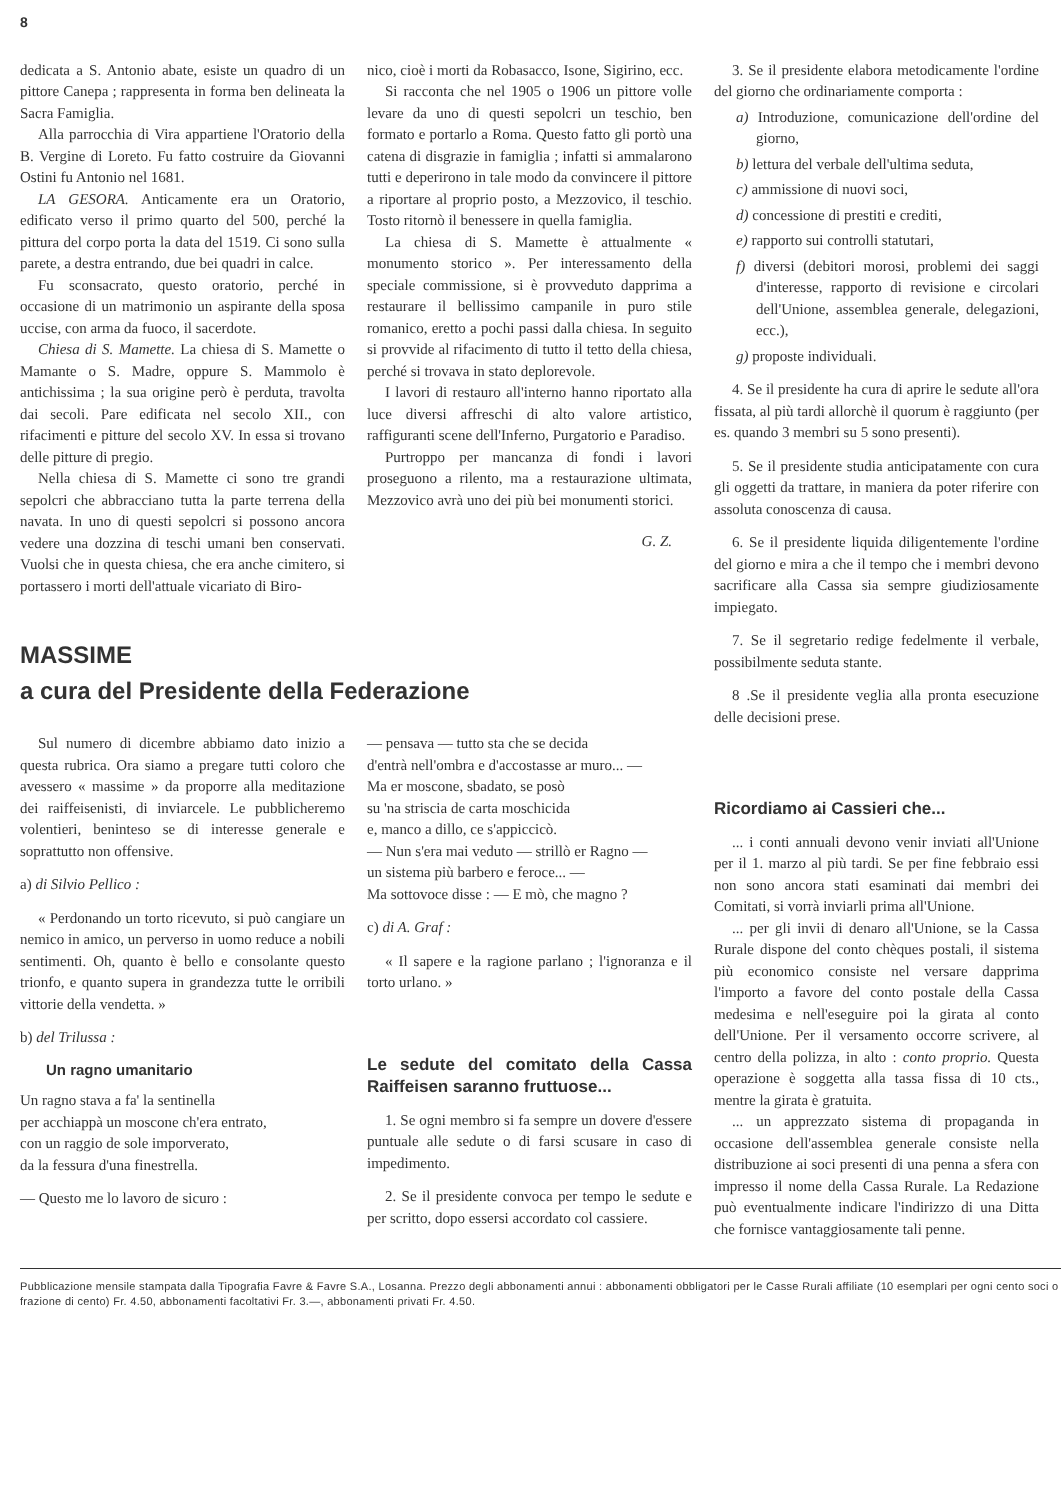8
dedicata a S. Antonio abate, esiste un quadro di un pittore Canepa ; rappresenta in forma ben delineata la Sacra Famiglia.
Alla parrocchia di Vira appartiene l'Oratorio della B. Vergine di Loreto. Fu fatto costruire da Giovanni Ostini fu Antonio nel 1681.
LA GESORA. Anticamente era un Oratorio, edificato verso il primo quarto del 500, perché la pittura del corpo porta la data del 1519. Ci sono sulla parete, a destra entrando, due bei quadri in calce.
Fu sconsacrato, questo oratorio, perché in occasione di un matrimonio un aspirante della sposa uccise, con arma da fuoco, il sacerdote.
Chiesa di S. Mamette. La chiesa di S. Mamette o Mamante o S. Madre, oppure S. Mammolo è antichissima ; la sua origine però è perduta, travolta dai secoli. Pare edificata nel secolo XII., con rifacimenti e pitture del secolo XV. In essa si trovano delle pitture di pregio.
Nella chiesa di S. Mamette ci sono tre grandi sepolcri che abbracciano tutta la parte terrena della navata. In uno di questi sepolcri si possono ancora vedere una dozzina di teschi umani ben conservati. Vuolsi che in questa chiesa, che era anche cimitero, si portassero i morti dell'attuale vicariato di Biro-
nico, cioè i morti da Robasacco, Isone, Sigirino, ecc.
Si racconta che nel 1905 o 1906 un pittore volle levare da uno di questi sepolcri un teschio, ben formato e portarlo a Roma. Questo fatto gli portò una catena di disgrazie in famiglia ; infatti si ammalarono tutti e deperirono in tale modo da convincere il pittore a riportare al proprio posto, a Mezzovico, il teschio. Tosto ritornò il benessere in quella famiglia.
La chiesa di S. Mamette è attualmente « monumento storico ». Per interessamento della speciale commissione, si è provveduto dapprima a restaurare il bellissimo campanile in puro stile romanico, eretto a pochi passi dalla chiesa. In seguito si provvide al rifacimento di tutto il tetto della chiesa, perché si trovava in stato deplorevole.
I lavori di restauro all'interno hanno riportato alla luce diversi affreschi di alto valore artistico, raffiguranti scene dell'Inferno, Purgatorio e Paradiso.
Purtroppo per mancanza di fondi i lavori proseguono a rilento, ma a restaurazione ultimata, Mezzovico avrà uno dei più bei monumenti storici.
G. Z.
MASSIME
a cura del Presidente della Federazione
Sul numero di dicembre abbiamo dato inizio a questa rubrica. Ora siamo a pregare tutti coloro che avessero « massime » da proporre alla meditazione dei raiffeisenisti, di inviarcele. Le pubblicheremo volentieri, beninteso se di interesse generale e soprattutto non offensive.
a) di Silvio Pellico :
« Perdonando un torto ricevuto, si può cangiare un nemico in amico, un perverso in uomo reduce a nobili sentimenti. Oh, quanto è bello e consolante questo trionfo, e quanto supera in grandezza tutte le orribili vittorie della vendetta. »
b) del Trilussa :
Un ragno umanitario
Un ragno stava a fa' la sentinella
per acchiappà un moscone ch'era entrato,
con un raggio de sole imporverato,
da la fessura d'una finestrella.
— Questo me lo lavoro de sicuro :
— pensava — tutto sta che se decida
d'entrà nell'ombra e d'accostasse ar muro... —
Ma er moscone, sbadato, se posò
su 'na striscia de carta moschicida
e, manco a dillo, ce s'appiccicò.
— Nun s'era mai veduto — strillò er Ragno —
un sistema più barbero e feroce... —
Ma sottovoce disse : — E mò, che magno ?
c) di A. Graf :
« Il sapere e la ragione parlano ; l'ignoranza e il torto urlano. »
Le sedute del comitato della Cassa Raiffeisen saranno fruttuose...
1. Se ogni membro si fa sempre un dovere d'essere puntuale alle sedute o di farsi scusare in caso di impedimento.
2. Se il presidente convoca per tempo le sedute e per scritto, dopo essersi accordato col cassiere.
3. Se il presidente elabora metodicamente l'ordine del giorno che ordinariamente comporta :
a) Introduzione, comunicazione dell'ordine del giorno,
b) lettura del verbale dell'ultima seduta,
c) ammissione di nuovi soci,
d) concessione di prestiti e crediti,
e) rapporto sui controlli statutari,
f) diversi (debitori morosi, problemi dei saggi d'interesse, rapporto di revisione e circolari dell'Unione, assemblea generale, delegazioni, ecc.),
g) proposte individuali.
4. Se il presidente ha cura di aprire le sedute all'ora fissata, al più tardi allorchè il quorum è raggiunto (per es. quando 3 membri su 5 sono presenti).
5. Se il presidente studia anticipatamente con cura gli oggetti da trattare, in maniera da poter riferire con assoluta conoscenza di causa.
6. Se il presidente liquida diligentemente l'ordine del giorno e mira a che il tempo che i membri devono sacrificare alla Cassa sia sempre giudiziosamente impiegato.
7. Se il segretario redige fedelmente il verbale, possibilmente seduta stante.
8 .Se il presidente veglia alla pronta esecuzione delle decisioni prese.
Ricordiamo ai Cassieri che...
... i conti annuali devono venir inviati all'Unione per il 1. marzo al più tardi. Se per fine febbraio essi non sono ancora stati esaminati dai membri dei Comitati, si vorrà inviarli prima all'Unione.
... per gli invii di denaro all'Unione, se la Cassa Rurale dispone del conto chèques postali, il sistema più economico consiste nel versare dapprima l'importo a favore del conto postale della Cassa medesima e nell'eseguire poi la girata al conto dell'Unione. Per il versamento occorre scrivere, al centro della polizza, in alto : conto proprio. Questa operazione è soggetta alla tassa fissa di 10 cts., mentre la girata è gratuita.
... un apprezzato sistema di propaganda in occasione dell'assemblea generale consiste nella distribuzione ai soci presenti di una penna a sfera con impresso il nome della Cassa Rurale. La Redazione può eventualmente indicare l'indirizzo di una Ditta che fornisce vantaggiosamente tali penne.
Pubblicazione mensile stampata dalla Tipografia Favre & Favre S.A., Losanna. Prezzo degli abbonamenti annui : abbonamenti obbligatori per le Casse Rurali affiliate (10 esemplari per ogni cento soci o frazione di cento) Fr. 4.50, abbonamenti facoltativi Fr. 3.—, abbonamenti privati Fr. 4.50.